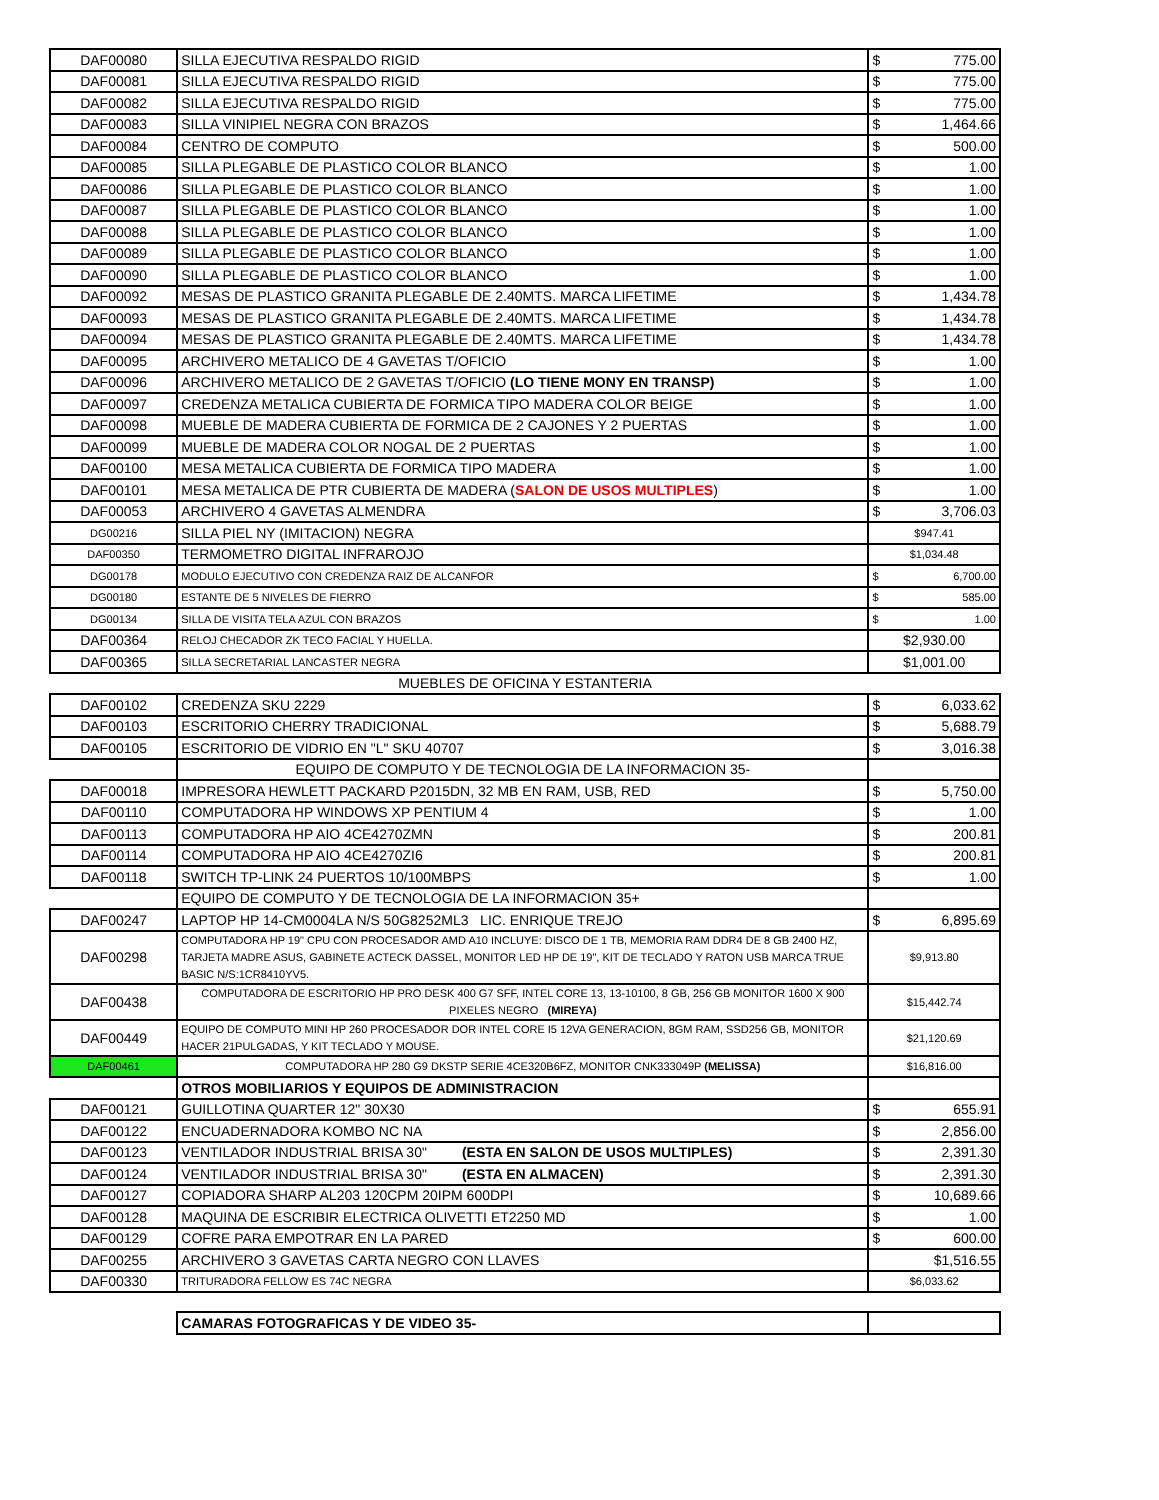| DAF00080 | SILLA EJECUTIVA RESPALDO RIGID | $ | 775.00 |
| DAF00081 | SILLA EJECUTIVA RESPALDO RIGID | $ | 775.00 |
| DAF00082 | SILLA EJECUTIVA RESPALDO RIGID | $ | 775.00 |
| DAF00083 | SILLA VINIPIEL NEGRA CON BRAZOS | $ | 1,464.66 |
| DAF00084 | CENTRO DE COMPUTO | $ | 500.00 |
| DAF00085 | SILLA PLEGABLE DE PLASTICO COLOR BLANCO | $ | 1.00 |
| DAF00086 | SILLA PLEGABLE DE PLASTICO COLOR BLANCO | $ | 1.00 |
| DAF00087 | SILLA PLEGABLE DE PLASTICO COLOR BLANCO | $ | 1.00 |
| DAF00088 | SILLA PLEGABLE DE PLASTICO COLOR BLANCO | $ | 1.00 |
| DAF00089 | SILLA PLEGABLE DE PLASTICO COLOR BLANCO | $ | 1.00 |
| DAF00090 | SILLA PLEGABLE DE PLASTICO COLOR BLANCO | $ | 1.00 |
| DAF00092 | MESAS DE PLASTICO GRANITA PLEGABLE DE 2.40MTS. MARCA LIFETIME | $ | 1,434.78 |
| DAF00093 | MESAS DE PLASTICO GRANITA PLEGABLE DE 2.40MTS. MARCA LIFETIME | $ | 1,434.78 |
| DAF00094 | MESAS DE PLASTICO GRANITA PLEGABLE DE 2.40MTS. MARCA LIFETIME | $ | 1,434.78 |
| DAF00095 | ARCHIVERO METALICO DE 4 GAVETAS T/OFICIO | $ | 1.00 |
| DAF00096 | ARCHIVERO METALICO DE 2 GAVETAS T/OFICIO (LO TIENE MONY EN TRANSP) | $ | 1.00 |
| DAF00097 | CREDENZA METALICA CUBIERTA DE FORMICA TIPO MADERA COLOR BEIGE | $ | 1.00 |
| DAF00098 | MUEBLE DE MADERA CUBIERTA DE FORMICA DE 2 CAJONES Y 2 PUERTAS | $ | 1.00 |
| DAF00099 | MUEBLE DE MADERA COLOR NOGAL DE 2 PUERTAS | $ | 1.00 |
| DAF00100 | MESA METALICA CUBIERTA DE FORMICA TIPO MADERA | $ | 1.00 |
| DAF00101 | MESA METALICA DE PTR CUBIERTA DE MADERA ( SALON DE USOS MULTIPLES ) | $ | 1.00 |
| DAF00053 | ARCHIVERO 4 GAVETAS ALMENDRA | $ | 3,706.03 |
| DG00216 | SILLA PIEL NY (IMITACION) NEGRA | $947.41 | |
| DAF00350 | TERMOMETRO DIGITAL INFRAROJO | $1,034.48 | |
| DG00178 | MODULO EJECUTIVO CON CREDENZA RAIZ DE ALCANFOR | $ | 6,700.00 |
| DG00180 | ESTANTE DE 5 NIVELES DE FIERRO | $ | 585.00 |
| DG00134 | SILLA DE VISITA TELA AZUL CON BRAZOS | $ | 1.00 |
| DAF00364 | RELOJ CHECADOR ZK TECO FACIAL Y HUELLA. | $2,930.00 | |
| DAF00365 | SILLA SECRETARIAL LANCASTER NEGRA | $1,001.00 | |
| MUEBLES DE OFICINA Y ESTANTERIA | | | |
| DAF00102 | CREDENZA SKU 2229 | $ | 6,033.62 |
| DAF00103 | ESCRITORIO CHERRY TRADICIONAL | $ | 5,688.79 |
| DAF00105 | ESCRITORIO DE VIDRIO EN "L" SKU 40707 | $ | 3,016.38 |
| | EQUIPO DE COMPUTO Y DE TECNOLOGIA DE LA INFORMACION 35- | | |
| DAF00018 | IMPRESORA HEWLETT PACKARD P2015DN, 32 MB EN RAM, USB, RED | $ | 5,750.00 |
| DAF00110 | COMPUTADORA HP WINDOWS XP PENTIUM 4 | $ | 1.00 |
| DAF00113 | COMPUTADORA HP AIO 4CE4270ZMN | $ | 200.81 |
| DAF00114 | COMPUTADORA HP AIO 4CE4270ZI6 | $ | 200.81 |
| DAF00118 | SWITCH TP-LINK 24 PUERTOS 10/100MBPS | $ | 1.00 |
| | EQUIPO DE COMPUTO Y DE TECNOLOGIA DE LA INFORMACION 35+ | | |
| DAF00247 | LAPTOP HP 14-CM0004LA N/S 50G8252ML3 LIC. ENRIQUE TREJO | $ | 6,895.69 |
| DAF00298 | COMPUTADORA HP 19" CPU CON PROCESADOR AMD A10 INCLUYE: DISCO DE 1 TB, MEMORIA RAM DDR4 DE 8 GB 2400 HZ, TARJETA MADRE ASUS, GABINETE ACTECK DASSEL, MONITOR LED HP DE 19", KIT DE TECLADO Y RATON USB MARCA TRUE BASIC N/S:1CR8410YV5. | $9,913.80 | |
| DAF00438 | COMPUTADORA DE ESCRITORIO HP PRO DESK 400 G7 SFF, INTEL CORE 13, 13-10100, 8 GB, 256 GB MONITOR 1600 X 900 PIXELES NEGRO (MIREYA) | $15,442.74 | |
| DAF00449 | EQUIPO DE COMPUTO MINI HP 260 PROCESADOR DOR INTEL CORE I5 12VA GENERACION, 8GM RAM, SSD256 GB, MONITOR HACER 21PULGADAS, Y KIT TECLADO Y MOUSE. | $21,120.69 | |
| DAF00461 | COMPUTADORA HP 280 G9 DKSTP SERIE 4CE320B6FZ, MONITOR CNK333049P (MELISSA) | $16,816.00 | |
| | OTROS MOBILIARIOS Y EQUIPOS DE ADMINISTRACION | | |
| DAF00121 | GUILLOTINA QUARTER 12" 30X30 | $ | 655.91 |
| DAF00122 | ENCUADERNADORA KOMBO NC NA | $ | 2,856.00 |
| DAF00123 | VENTILADOR INDUSTRIAL BRISA 30" (ESTA EN SALON DE USOS MULTIPLES) | $ | 2,391.30 |
| DAF00124 | VENTILADOR INDUSTRIAL BRISA 30" (ESTA EN ALMACEN) | $ | 2,391.30 |
| DAF00127 | COPIADORA SHARP AL203 120CPM 20IPM 600DPI | $ | 10,689.66 |
| DAF00128 | MAQUINA DE ESCRIBIR ELECTRICA OLIVETTI ET2250 MD | $ | 1.00 |
| DAF00129 | COFRE PARA EMPOTRAR EN LA PARED | $ | 600.00 |
| DAF00255 | ARCHIVERO 3 GAVETAS CARTA NEGRO CON LLAVES | $1,516.55 | |
| DAF00330 | TRITURADORA FELLOW ES 74C NEGRA | $6,033.62 | |
| | CAMARAS FOTOGRAFICAS Y DE VIDEO 35- | | |